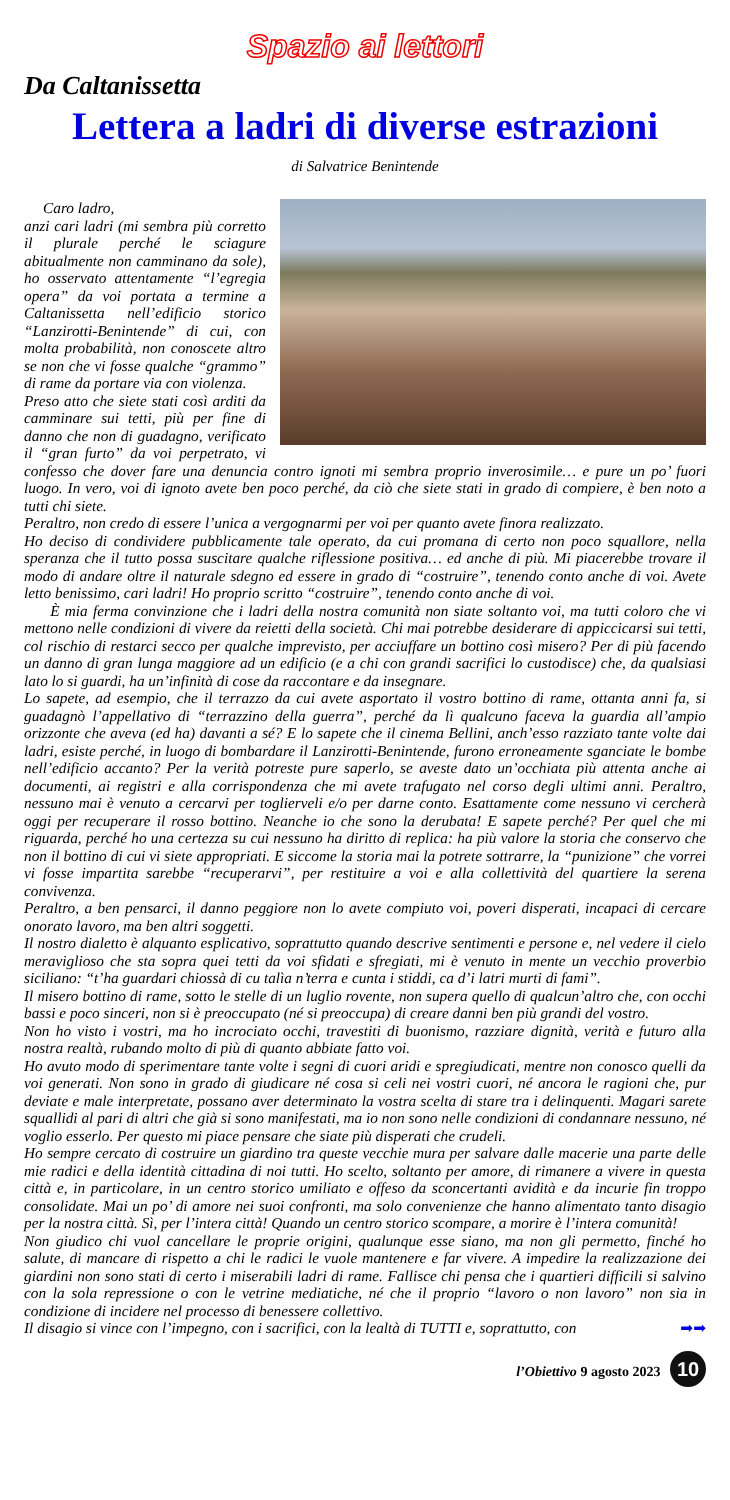Spazio ai lettori
Da Caltanissetta
Lettera a ladri di diverse estrazioni
di Salvatrice Benintende
Caro ladro,
anzi cari ladri (mi sembra più corretto il plurale perché le sciagure abitualmente non camminano da sole), ho osservato attentamente “l’egregia opera” da voi portata a termine a Caltanissetta nell’edificio storico “Lanzirotti-Benintende” di cui, con molta probabilità, non conoscete altro se non che vi fosse qualche “grammo” di rame da portare via con violenza.
Preso atto che siete stati così arditi da camminare sui tetti, più per fine di danno che non di guadagno, verificato il “gran furto” da voi perpetrato, vi confesso che dover fare una denuncia contro ignoti mi sembra proprio inverosimile… e pure un po’ fuori luogo. In vero, voi di ignoto avete ben poco perché, da ciò che siete stati in grado di compiere, è ben noto a tutti chi siete.
Peraltro, non credo di essere l’unica a vergognarmi per voi per quanto avete finora realizzato.
Ho deciso di condividere pubblicamente tale operato, da cui promana di certo non poco squallore, nella speranza che il tutto possa suscitare qualche riflessione positiva… ed anche di più. Mi piacerebbe trovare il modo di andare oltre il naturale sdegno ed essere in grado di “costruire”, tenendo conto anche di voi. Avete letto benissimo, cari ladri! Ho proprio scritto “costruire”, tenendo conto anche di voi.
È mia ferma convinzione che i ladri della nostra comunità non siate soltanto voi, ma tutti coloro che vi mettono nelle condizioni di vivere da reietti della società. Chi mai potrebbe desiderare di appiccicarsi sui tetti, col rischio di restarci secco per qualche imprevisto, per acciuffare un bottino così misero? Per di più facendo un danno di gran lunga maggiore ad un edificio (e a chi con grandi sacrifici lo custodisce) che, da qualsiasi lato lo si guardi, ha un’infinità di cose da raccontare e da insegnare.
Lo sapete, ad esempio, che il terrazzo da cui avete asportato il vostro bottino di rame, ottanta anni fa, si guadagnò l’appellativo di “terrazzino della guerra”, perché da lì qualcuno faceva la guardia all’ampio orizzonte che aveva (ed ha) davanti a sé? E lo sapete che il cinema Bellini, anch’esso razziato tante volte dai ladri, esiste perché, in luogo di bombardare il Lanzirotti-Benintende, furono erroneamente sganciate le bombe nell’edificio accanto? Per la verità potreste pure saperlo, se aveste dato un’occhiata più attenta anche ai documenti, ai registri e alla corrispondenza che mi avete trafugato nel corso degli ultimi anni. Peraltro, nessuno mai è venuto a cercarvi per toglierveli e/o per darne conto. Esattamente come nessuno vi cercherà oggi per recuperare il rosso bottino. Neanche io che sono la derubata! E sapete perché? Per quel che mi riguarda, perché ho una certezza su cui nessuno ha diritto di replica: ha più valore la storia che conservo che non il bottino di cui vi siete appropriati. E siccome la storia mai la potrete sottrarre, la “punizione” che vorrei vi fosse impartita sarebbe “recuperarvi”, per restituire a voi e alla collettività del quartiere la serena convivenza.
Peraltro, a ben pensarci, il danno peggiore non lo avete compiuto voi, poveri disperati, incapaci di cercare onorato lavoro, ma ben altri soggetti.
Il nostro dialetto è alquanto esplicativo, soprattutto quando descrive sentimenti e persone e, nel vedere il cielo meraviglioso che sta sopra quei tetti da voi sfidati e sfregiati, mi è venuto in mente un vecchio proverbio siciliano: “t’ha guardari chiossà di cu talìa n’terra e cunta i stiddi, ca d’i latri murti di fami”.
Il misero bottino di rame, sotto le stelle di un luglio rovente, non supera quello di qualcun’altro che, con occhi bassi e poco sinceri, non si è preoccupato (né si preoccupa) di creare danni ben più grandi del vostro.
Non ho visto i vostri, ma ho incrociato occhi, travestiti di buonismo, razziare dignità, verità e futuro alla nostra realtà, rubando molto di più di quanto abbiate fatto voi.
Ho avuto modo di sperimentare tante volte i segni di cuori aridi e spregiudicati, mentre non conosco quelli da voi generati. Non sono in grado di giudicare né cosa si celi nei vostri cuori, né ancora le ragioni che, pur deviate e male interpretate, possano aver determinato la vostra scelta di stare tra i delinquenti. Magari sarete squallidi al pari di altri che già si sono manifestati, ma io non sono nelle condizioni di condannare nessuno, né voglio esserlo. Per questo mi piace pensare che siate più disperati che crudeli.
Ho sempre cercato di costruire un giardino tra queste vecchie mura per salvare dalle macerie una parte delle mie radici e della identità cittadina di noi tutti. Ho scelto, soltanto per amore, di rimanere a vivere in questa città e, in particolare, in un centro storico umiliato e offeso da sconcertanti avidità e da incurie fin troppo consolidate. Mai un po’ di amore nei suoi confronti, ma solo convenienze che hanno alimentato tanto disagio per la nostra città. Sì, per l’intera città! Quando un centro storico scompare, a morire è l’intera comunità!
Non giudico chi vuol cancellare le proprie origini, qualunque esse siano, ma non gli permetto, finché ho salute, di mancare di rispetto a chi le radici le vuole mantenere e far vivere. A impedire la realizzazione dei giardini non sono stati di certo i miserabili ladri di rame. Fallisce chi pensa che i quartieri difficili si salvino con la sola repressione o con le vetrine mediatiche, né che il proprio “lavoro o non lavoro” non sia in condizione di incidere nel processo di benessere collettivo.
Il disagio si vince con l’impegno, con i sacrifici, con la lealtà di TUTTI e, soprattutto, con ➡➡
l’Obiettivo 9 agosto 2023 10